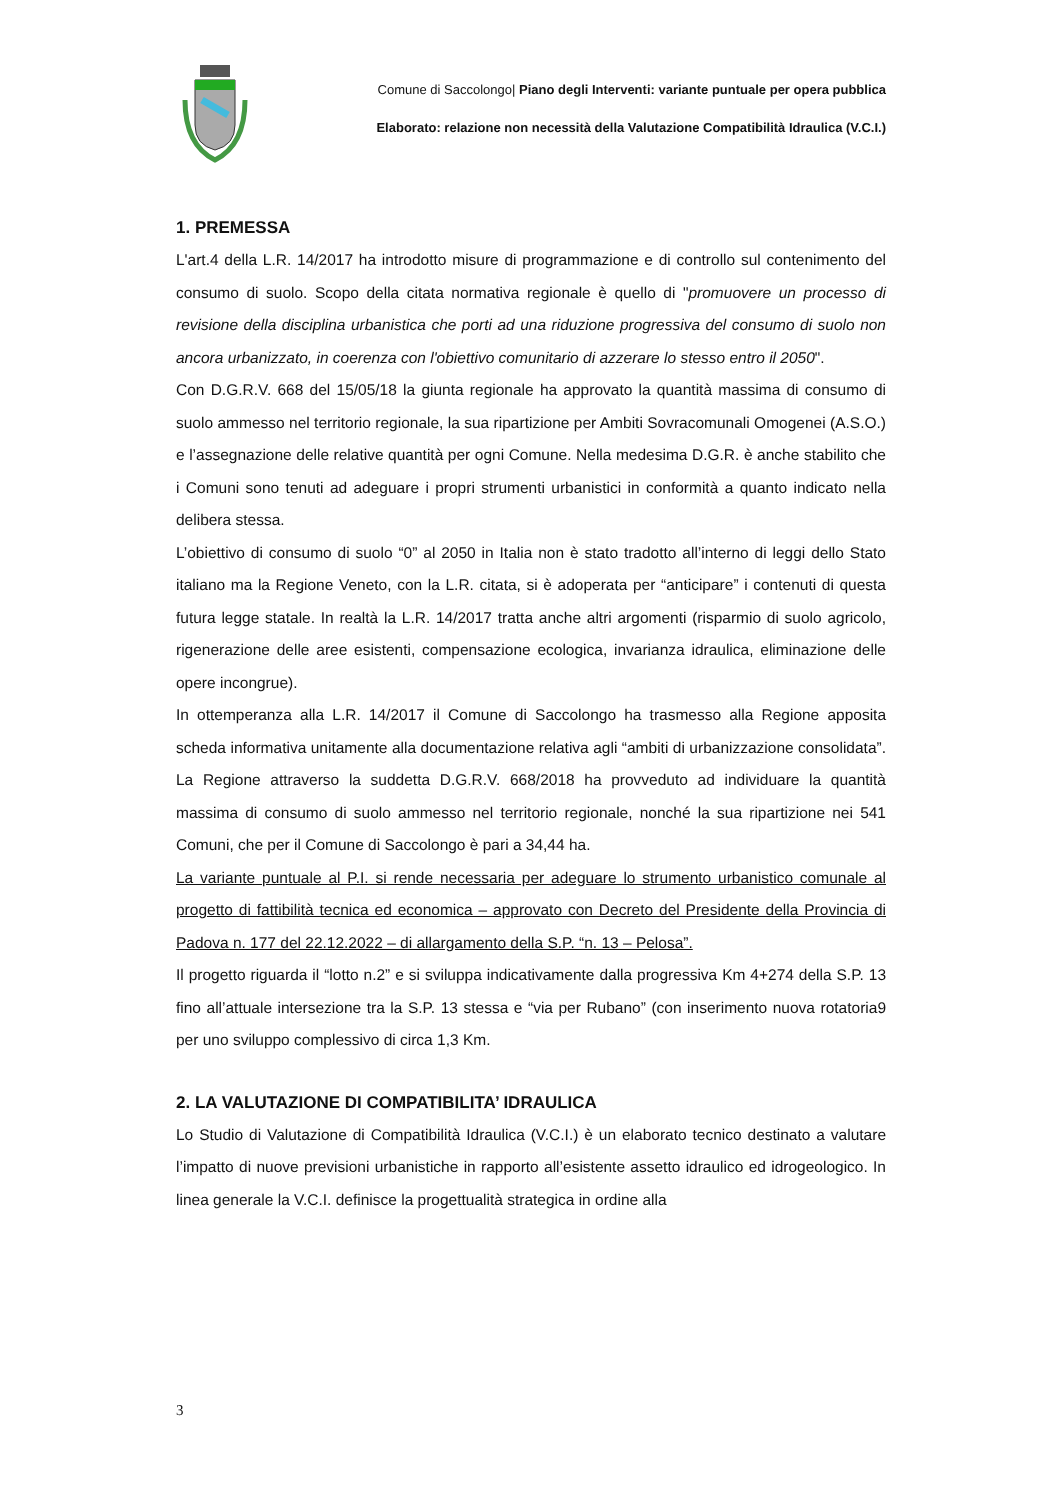Comune di Saccolongo| Piano degli Interventi: variante puntuale per opera pubblica
Elaborato: relazione non necessità della Valutazione Compatibilità Idraulica (V.C.I.)
1. PREMESSA
L'art.4 della L.R. 14/2017 ha introdotto misure di programmazione e di controllo sul contenimento del consumo di suolo. Scopo della citata normativa regionale è quello di "promuovere un processo di revisione della disciplina urbanistica che porti ad una riduzione progressiva del consumo di suolo non ancora urbanizzato, in coerenza con l'obiettivo comunitario di azzerare lo stesso entro il 2050".
Con D.G.R.V. 668 del 15/05/18 la giunta regionale ha approvato la quantità massima di consumo di suolo ammesso nel territorio regionale, la sua ripartizione per Ambiti Sovracomunali Omogenei (A.S.O.) e l’assegnazione delle relative quantità per ogni Comune. Nella medesima D.G.R. è anche stabilito che i Comuni sono tenuti ad adeguare i propri strumenti urbanistici in conformità a quanto indicato nella delibera stessa.
L’obiettivo di consumo di suolo “0” al 2050 in Italia non è stato tradotto all’interno di leggi dello Stato italiano ma la Regione Veneto, con la L.R. citata, si è adoperata per “anticipare” i contenuti di questa futura legge statale. In realtà la L.R. 14/2017 tratta anche altri argomenti (risparmio di suolo agricolo, rigenerazione delle aree esistenti, compensazione ecologica, invarianza idraulica, eliminazione delle opere incongrue).
In ottemperanza alla L.R. 14/2017 il Comune di Saccolongo ha trasmesso alla Regione apposita scheda informativa unitamente alla documentazione relativa agli “ambiti di urbanizzazione consolidata”. La Regione attraverso la suddetta D.G.R.V. 668/2018 ha provveduto ad individuare la quantità massima di consumo di suolo ammesso nel territorio regionale, nonché la sua ripartizione nei 541 Comuni, che per il Comune di Saccolongo è pari a 34,44 ha.
La variante puntuale al P.I. si rende necessaria per adeguare lo strumento urbanistico comunale al progetto di fattibilità tecnica ed economica – approvato con Decreto del Presidente della Provincia di Padova n. 177 del 22.12.2022 – di allargamento della S.P. “n. 13 – Pelosa”.
Il progetto riguarda il “lotto n.2” e si sviluppa indicativamente dalla progressiva Km 4+274 della S.P. 13 fino all’attuale intersezione tra la S.P. 13 stessa e “via per Rubano” (con inserimento nuova rotatoria9 per uno sviluppo complessivo di circa 1,3 Km.
2. LA VALUTAZIONE DI COMPATIBILITA’ IDRAULICA
Lo Studio di Valutazione di Compatibilità Idraulica (V.C.I.) è un elaborato tecnico destinato a valutare l’impatto di nuove previsioni urbanistiche in rapporto all’esistente assetto idraulico ed idrogeologico. In linea generale la V.C.I. definisce la progettualità strategica in ordine alla
3